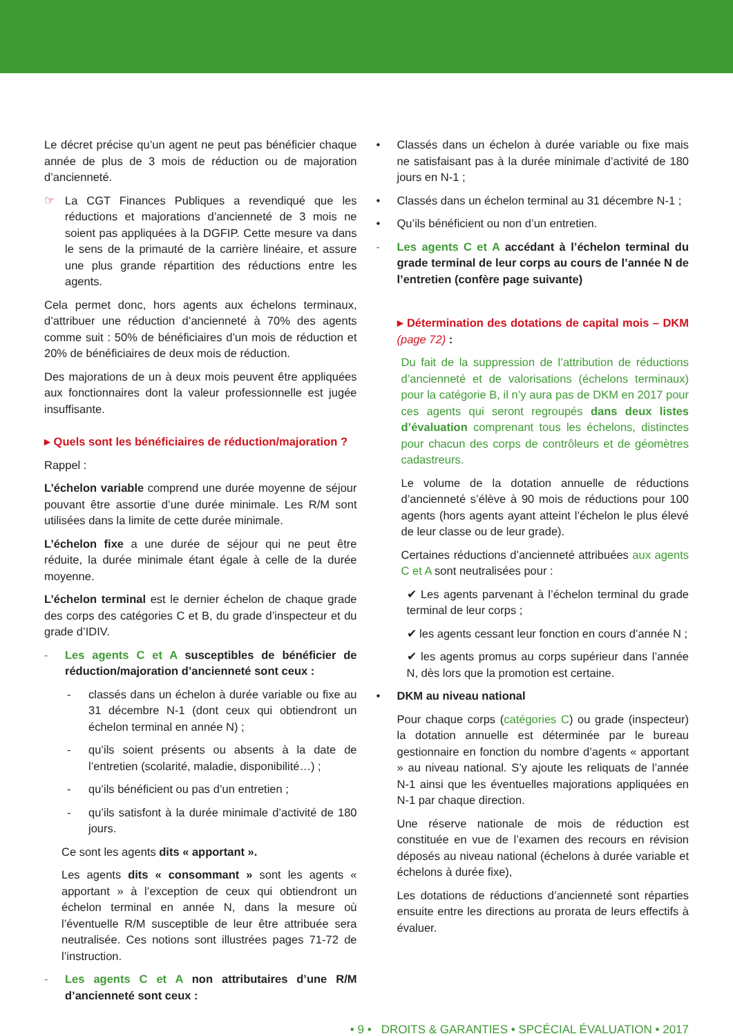Le décret précise qu’un agent ne peut pas bénéficier chaque année de plus de 3 mois de réduction ou de majoration d’ancienneté.
☞ La CGT Finances Publiques a revendiqué que les réductions et majorations d’ancienneté de 3 mois ne soient pas appliquées à la DGFIP. Cette mesure va dans le sens de la primauté de la carrière linéaire, et assure une plus grande répartition des réductions entre les agents.
Cela permet donc, hors agents aux échelons terminaux, d’attribuer une réduction d’ancienneté à 70% des agents comme suit : 50% de bénéficiaires d’un mois de réduction et 20% de bénéficiaires de deux mois de réduction.
Des majorations de un à deux mois peuvent être appliquées aux fonctionnaires dont la valeur professionnelle est jugée insuffisante.
▸ Quels sont les bénéficiaires de réduction/majoration ?
Rappel :
L’échelon variable comprend une durée moyenne de séjour pouvant être assortie d’une durée minimale. Les R/M sont utilisées dans la limite de cette durée minimale.
L’échelon fixe a une durée de séjour qui ne peut être réduite, la durée minimale étant égale à celle de la durée moyenne.
L’échelon terminal est le dernier échelon de chaque grade des corps des catégories C et B, du grade d’inspecteur et du grade d’IDIV.
- Les agents C et A susceptibles de bénéficier de réduction/majoration d’ancienneté sont ceux :
- classés dans un échelon à durée variable ou fixe au 31 décembre N-1 (dont ceux qui obtiendront un échelon terminal en année N) ;
- qu’ils soient présents ou absents à la date de l’entretien (scolarité, maladie, disponibilité…) ;
- qu’ils bénéficient ou pas d’un entretien ;
- qu’ils satisfont à la durée minimale d’activité de 180 jours.
Ce sont les agents dits « apportant ».
Les agents dits « consommant » sont les agents « apportant » à l’exception de ceux qui obtiendront un échelon terminal en année N, dans la mesure où l’éventuelle R/M susceptible de leur être attribuée sera neutralisée. Ces notions sont illustrées pages 71-72 de l’instruction.
- Les agents C et A non attributaires d’une R/M d’ancienneté sont ceux :
• Classés dans un échelon à durée variable ou fixe mais ne satisfaisant pas à la durée minimale d’activité de 180 jours en N-1 ;
• Classés dans un échelon terminal au 31 décembre N-1 ;
• Qu’ils bénéficient ou non d’un entretien.
- Les agents C et A accédant à l’échelon terminal du grade terminal de leur corps au cours de l’année N de l’entretien (confère page suivante)
▸ Détermination des dotations de capital mois – DKM (page 72) :
Du fait de la suppression de l’attribution de réductions d’ancienneté et de valorisations (échelons terminaux) pour la catégorie B, il n’y aura pas de DKM en 2017 pour ces agents qui seront regroupés dans deux listes d’évaluation comprenant tous les échelons, distinctes pour chacun des corps de contrôleurs et de géomètres cadastreurs.
Le volume de la dotation annuelle de réductions d’ancienneté s’élève à 90 mois de réductions pour 100 agents (hors agents ayant atteint l’échelon le plus élevé de leur classe ou de leur grade).
Certaines réductions d’ancienneté attribuées aux agents C et A sont neutralisées pour :
✔ Les agents parvenant à l’échelon terminal du grade terminal de leur corps ;
✔ les agents cessant leur fonction en cours d’année N ;
✔ les agents promus au corps supérieur dans l’année N, dès lors que la promotion est certaine.
• DKM au niveau national
Pour chaque corps (catégories C) ou grade (inspecteur) la dotation annuelle est déterminée par le bureau gestionnaire en fonction du nombre d’agents « apportant » au niveau national. S’y ajoute les reliquats de l’année N-1 ainsi que les éventuelles majorations appliquées en N-1 par chaque direction.
Une réserve nationale de mois de réduction est constituée en vue de l’examen des recours en révision déposés au niveau national (échelons à durée variable et échelons à durée fixe),
Les dotations de réductions d’ancienneté sont réparties ensuite entre les directions au prorata de leurs effectifs à évaluer.
• 9 • DROITS & GARANTIES • SPCÉCIAL ÉVALUATION • 2017